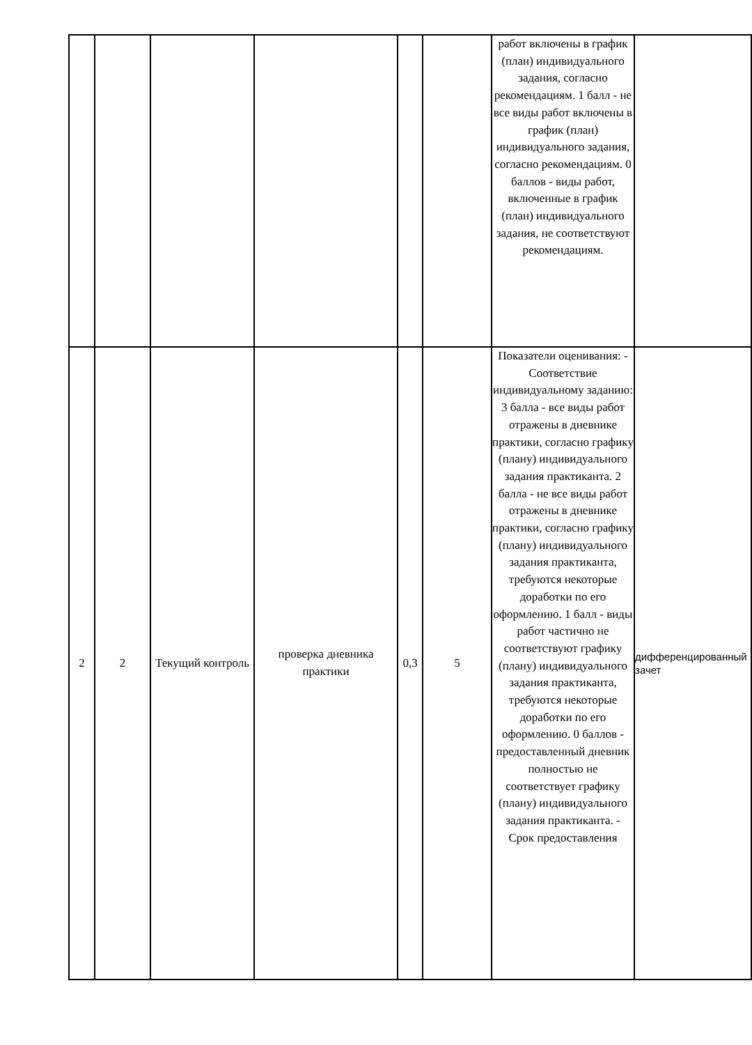| | | | | | | работ включены в график (план) индивидуального задания, согласно рекомендациям. 1 балл - не все виды работ включены в график (план) индивидуального задания, согласно рекомендациям. 0 баллов - виды работ, включенные в график (план) индивидуального задания, не соответствуют рекомендациям. | |
| 2 | 2 | Текущий контроль | проверка дневника практики | 0,3 | 5 | Показатели оценивания: - Соответствие индивидуальному заданию: 3 балла - все виды работ отражены в дневнике практики, согласно графику (плану) индивидуального задания практиканта. 2 балла - не все виды работ отражены в дневнике практики, согласно графику (плану) индивидуального задания практиканта, требуются некоторые доработки по его оформлению. 1 балл - виды работ частично не соответствуют графику (плану) индивидуального задания практиканта, требуются некоторые доработки по его оформлению. 0 баллов - предоставленный дневник полностью не соответствует графику (плану) индивидуального задания практиканта. - Срок предоставления | дифференцированный зачет |